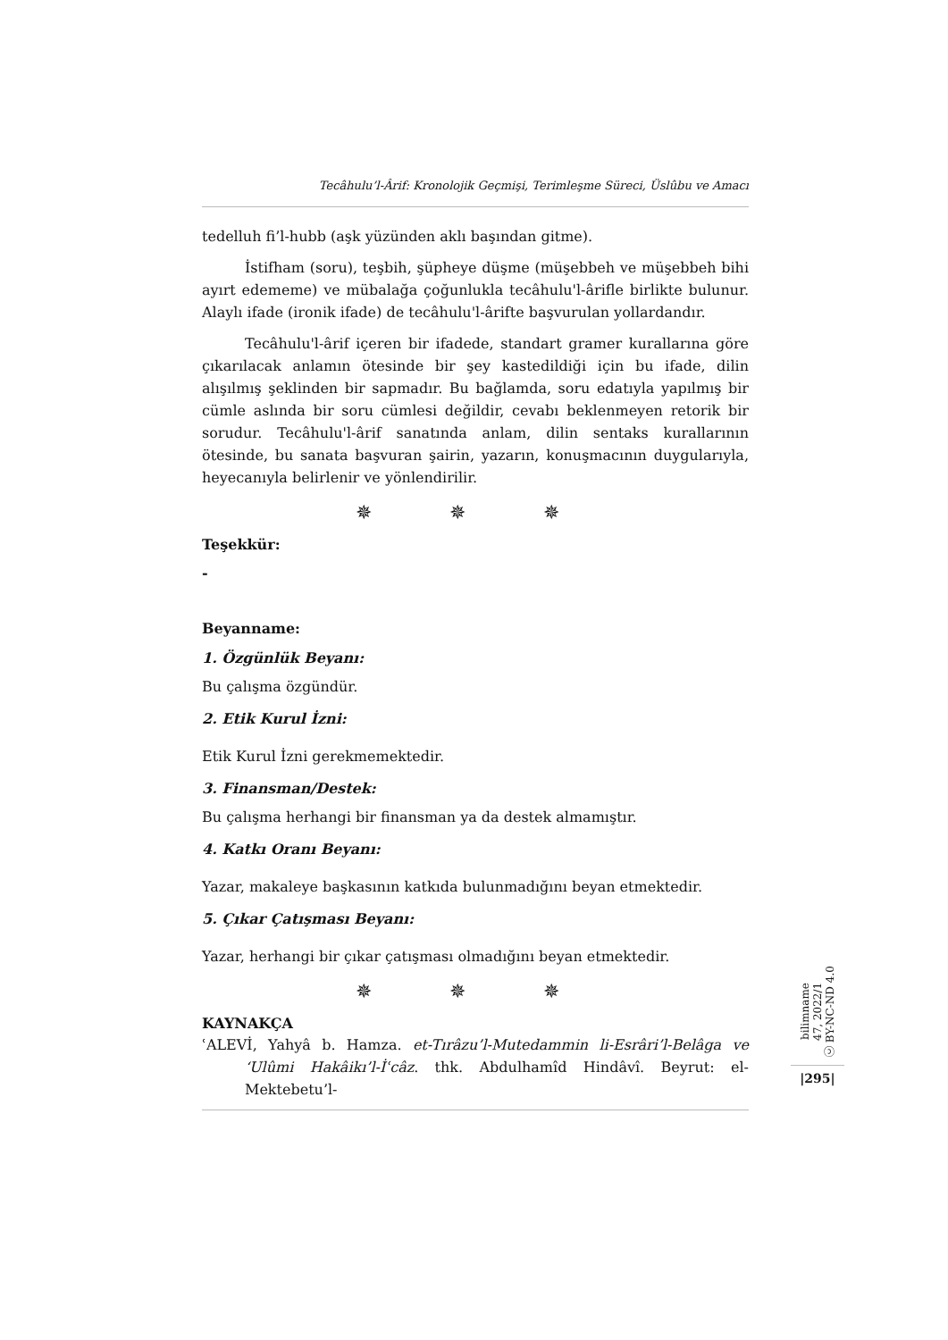Tecâhulu’l-Ârif: Kronolojik Geçmişi, Terimleşme Süreci, Üslûbu ve Amacı
tedelluh fi’l-hubb (aşk yüzünden aklı başından gitme).
İstifham (soru), teşbih, şüpheye düşme (müşebbeh ve müşebbeh bihi ayırt edememe) ve mübalağa çoğunlukla tecâhulu'l-ârifle birlikte bulunur. Alaylı ifade (ironik ifade) de tecâhulu'l-ârifte başvurulan yollardandır.
Tecâhulu'l-ârif içeren bir ifadede, standart gramer kurallarına göre çıkarılacak anlamın ötesinde bir şey kastedildiği için bu ifade, dilin alışılmış şeklinden bir sapmadır. Bu bağlamda, soru edatıyla yapılmış bir cümle aslında bir soru cümlesi değildir, cevabı beklenmeyen retorik bir sorudur. Tecâhulu'l-ârif sanatında anlam, dilin sentaks kurallarının ötesinde, bu sanata başvuran şairin, yazarın, konuşmacının duygularıyla, heyecanıyla belirlenir ve yönlendirilir.
✵ ✵ ✵
Teşekkür:
-
Beyanname:
1. Özgünlük Beyanı:
Bu çalışma özgündür.
2. Etik Kurul İzni:
Etik Kurul İzni gerekmemektedir.
3. Finansman/Destek:
Bu çalışma herhangi bir finansman ya da destek almamıştır.
4. Katkı Oranı Beyanı:
Yazar, makaleye başkasının katkıda bulunmadığını beyan etmektedir.
5. Çıkar Çatışması Beyanı:
Yazar, herhangi bir çıkar çatışması olmadığını beyan etmektedir.
✵ ✵ ✵
KAYNAKÇA
ʿALEVİ, Yahyâ b. Hamza. et-Tırâzu’l-Mutedammin li-Esrâri’l-Belâga ve ‘Ulûmi Hakâikı’l-İʿcâz. thk. Abdulhamîd Hindâvî. Beyrut: el-Mektebetu’l-
bilimname
47, 2022/1
ⓒ BY-NC-ND 4.0
|295|